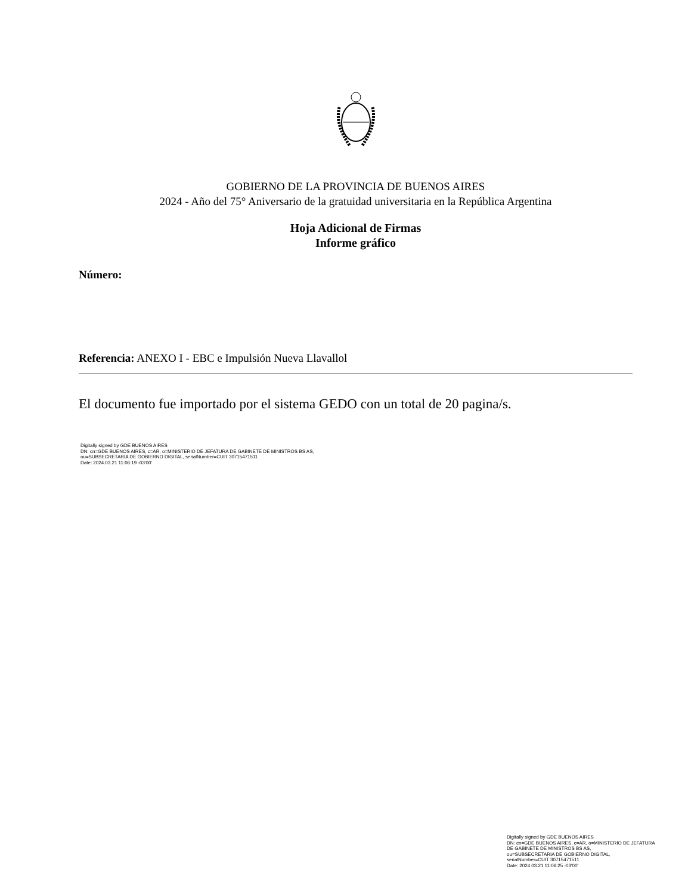GOBIERNO DE LA PROVINCIA DE BUENOS AIRES
2024 - Año del 75° Aniversario de la gratuidad universitaria en la República Argentina
Hoja Adicional de Firmas
Informe gráfico
Número:
Referencia: ANEXO I - EBC e Impulsión Nueva Llavallol
El documento fue importado por el sistema GEDO con un total de 20 pagina/s.
Digitally signed by GDE BUENOS AIRES
DN: cn=GDE BUENOS AIRES, c=AR, o=MINISTERIO DE JEFATURA DE GABINETE DE MINISTROS BS AS,
ou=SUBSECRETARIA DE GOBIERNO DIGITAL, serialNumber=CUIT 30715471511
Date: 2024.03.21 11:06:19 -03'00'
Digitally signed by GDE BUENOS AIRES
DN: cn=GDE BUENOS AIRES, c=AR, o=MINISTERIO DE JEFATURA DE GABINETE DE MINISTROS BS AS,
ou=SUBSECRETARIA DE GOBIERNO DIGITAL,
serialNumber=CUIT 30715471511
Date: 2024.03.21 11:06:25 -03'00'